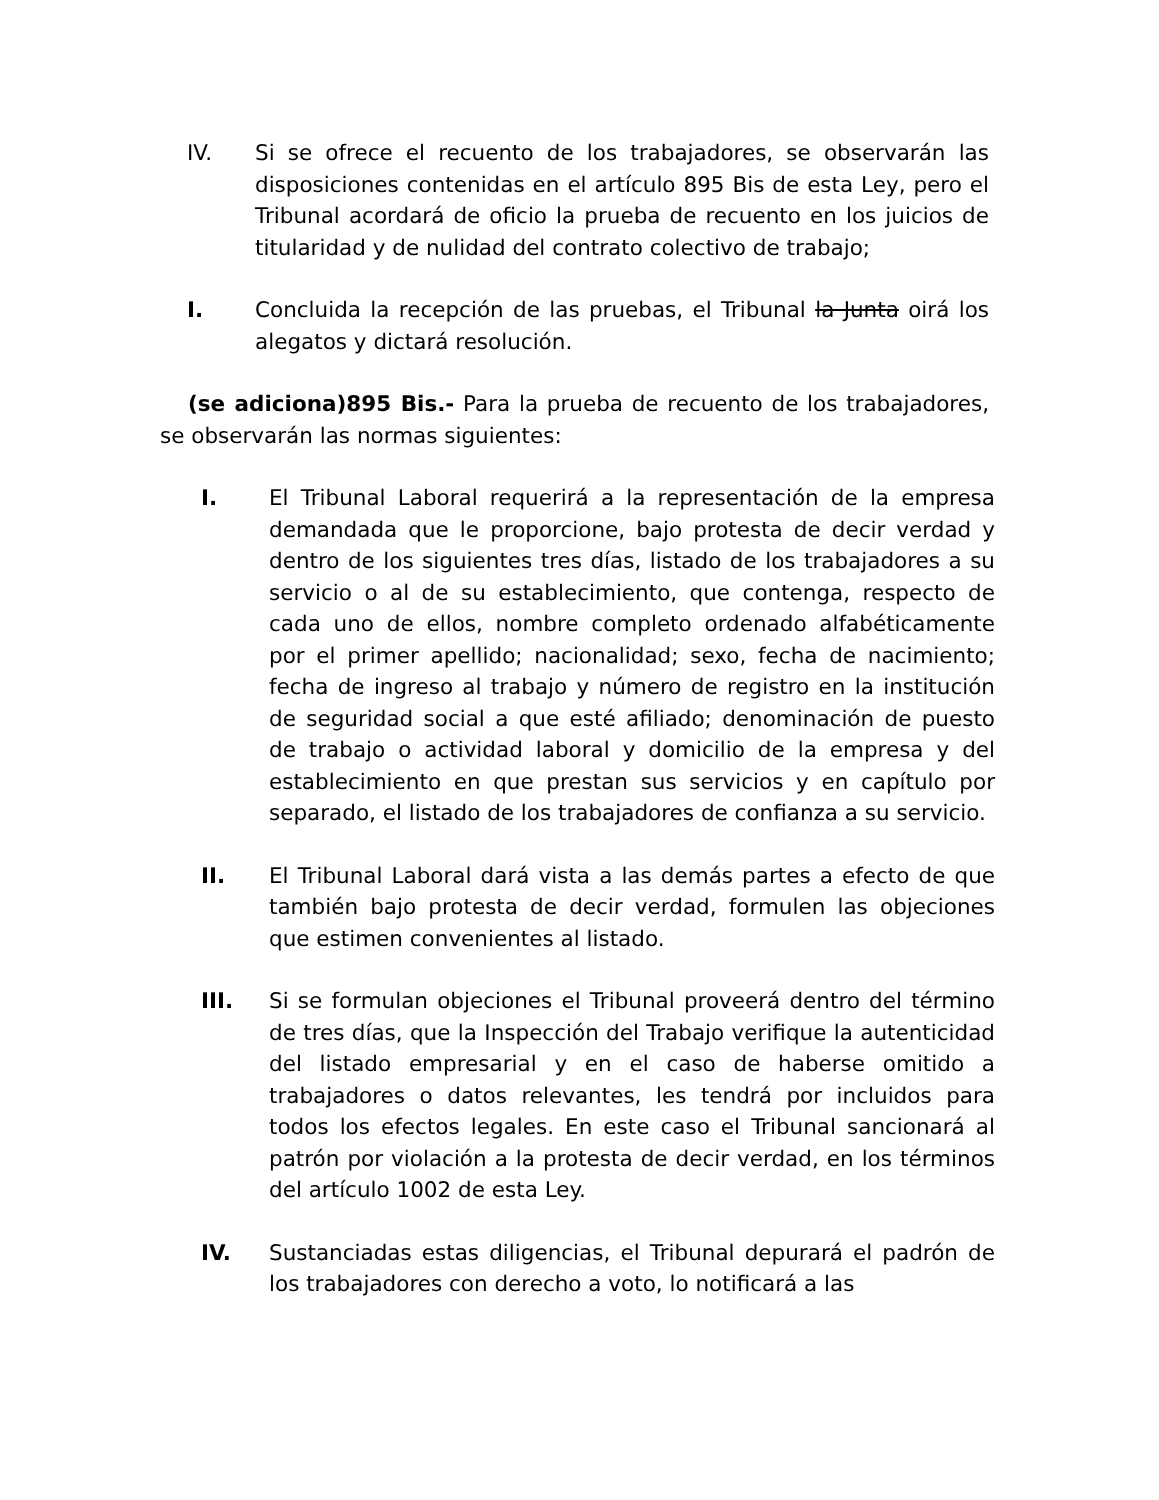IV. Si se ofrece el recuento de los trabajadores, se observarán las disposiciones contenidas en el artículo 895 Bis de esta Ley, pero el Tribunal acordará de oficio la prueba de recuento en los juicios de titularidad y de nulidad del contrato colectivo de trabajo;
I. Concluida la recepción de las pruebas, el Tribunal la Junta oirá los alegatos y dictará resolución.
(se adiciona)895 Bis.- Para la prueba de recuento de los trabajadores, se observarán las normas siguientes:
I. El Tribunal Laboral requerirá a la representación de la empresa demandada que le proporcione, bajo protesta de decir verdad y dentro de los siguientes tres días, listado de los trabajadores a su servicio o al de su establecimiento, que contenga, respecto de cada uno de ellos, nombre completo ordenado alfabéticamente por el primer apellido; nacionalidad; sexo, fecha de nacimiento; fecha de ingreso al trabajo y número de registro en la institución de seguridad social a que esté afiliado; denominación de puesto de trabajo o actividad laboral y domicilio de la empresa y del establecimiento en que prestan sus servicios y en capítulo por separado, el listado de los trabajadores de confianza a su servicio.
II. El Tribunal Laboral dará vista a las demás partes a efecto de que también bajo protesta de decir verdad, formulen las objeciones que estimen convenientes al listado.
III. Si se formulan objeciones el Tribunal proveerá dentro del término de tres días, que la Inspección del Trabajo verifique la autenticidad del listado empresarial y en el caso de haberse omitido a trabajadores o datos relevantes, les tendrá por incluidos para todos los efectos legales. En este caso el Tribunal sancionará al patrón por violación a la protesta de decir verdad, en los términos del artículo 1002 de esta Ley.
IV. Sustanciadas estas diligencias, el Tribunal depurará el padrón de los trabajadores con derecho a voto, lo notificará a las